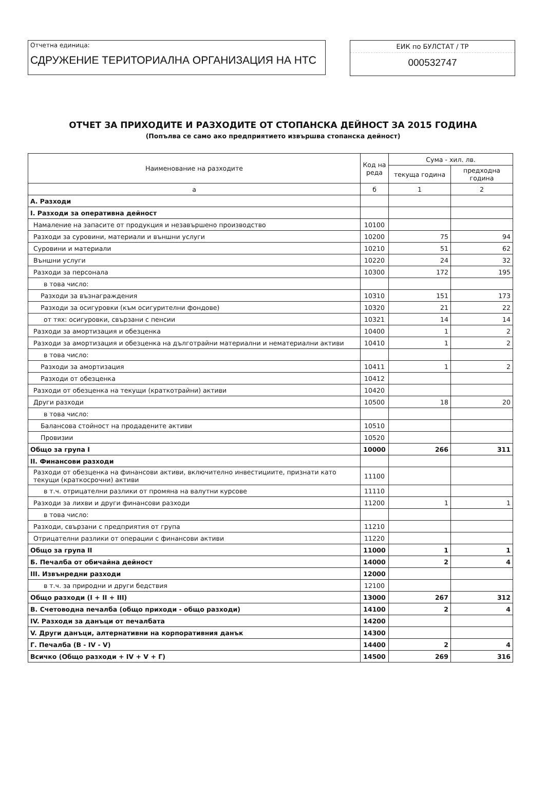Отчетна единица:
СДРУЖЕНИЕ ТЕРИТОРИАЛНА ОРГАНИЗАЦИЯ НА НТС
ЕИК по БУЛСТАТ / ТР
000532747
ОТЧЕТ ЗА ПРИХОДИТЕ И РАЗХОДИТЕ ОТ СТОПАНСКА ДЕЙНОСТ ЗА 2015 ГОДИНА
(Попълва се само ако предприятието извършва стопанска дейност)
| Наименование на разходите | Код на реда | Сума - хил. лв. | |
| --- | --- | --- | --- |
| | | текуща година | предходна година |
| а | б | 1 | 2 |
| А. Разходи | | | |
| I. Разходи за оперативна дейност | | | |
| Намаление на запасите от продукция и незавършено производство | 10100 | | |
| Разходи за суровини, материали и външни услуги | 10200 | 75 | 94 |
| Суровини и материали | 10210 | 51 | 62 |
| Външни услуги | 10220 | 24 | 32 |
| Разходи за персонала | 10300 | 172 | 195 |
| в това число: | | | |
| Разходи за възнаграждения | 10310 | 151 | 173 |
| Разходи за осигуровки (към осигурителни фондове) | 10320 | 21 | 22 |
| от тях: осигуровки, свързани с пенсии | 10321 | 14 | 14 |
| Разходи за амортизация и обезценка | 10400 | 1 | 2 |
| Разходи за амортизация и обезценка на дълготрайни материални и нематериални активи | 10410 | 1 | 2 |
| в това число: | | | |
| Разходи за амортизация | 10411 | 1 | 2 |
| Разходи от обезценка | 10412 | | |
| Разходи от обезценка на текущи (краткотрайни) активи | 10420 | | |
| Други разходи | 10500 | 18 | 20 |
| в това число: | | | |
| Балансова стойност на продадените активи | 10510 | | |
| Провизии | 10520 | | |
| Общо за група I | 10000 | 266 | 311 |
| II. Финансови разходи | | | |
| Разходи от обезценка на финансови активи, включително инвестициите, признати като текущи (краткосрочни) активи | 11100 | | |
| в т.ч. отрицателни разлики от промяна на валутни курсове | 11110 | | |
| Разходи за лихви и други финансови разходи | 11200 | 1 | 1 |
| в това число: | | | |
| Разходи, свързани с предприятия от група | 11210 | | |
| Отрицателни разлики от операции с финансови активи | 11220 | | |
| Общо за група II | 11000 | 1 | 1 |
| Б. Печалба от обичайна дейност | 14000 | 2 | 4 |
| III. Извънредни разходи | 12000 | | |
| в т.ч. за природни и други бедствия | 12100 | | |
| Общо разходи (I + II + III) | 13000 | 267 | 312 |
| В. Счетоводна печалба (общо приходи - общо разходи) | 14100 | 2 | 4 |
| IV. Разходи за данъци от печалбата | 14200 | | |
| V. Други данъци, алтернативни на корпоративния данък | 14300 | | |
| Г. Печалба (В - IV - V) | 14400 | 2 | 4 |
| Всичко (Общо разходи + IV + V + Г) | 14500 | 269 | 316 |